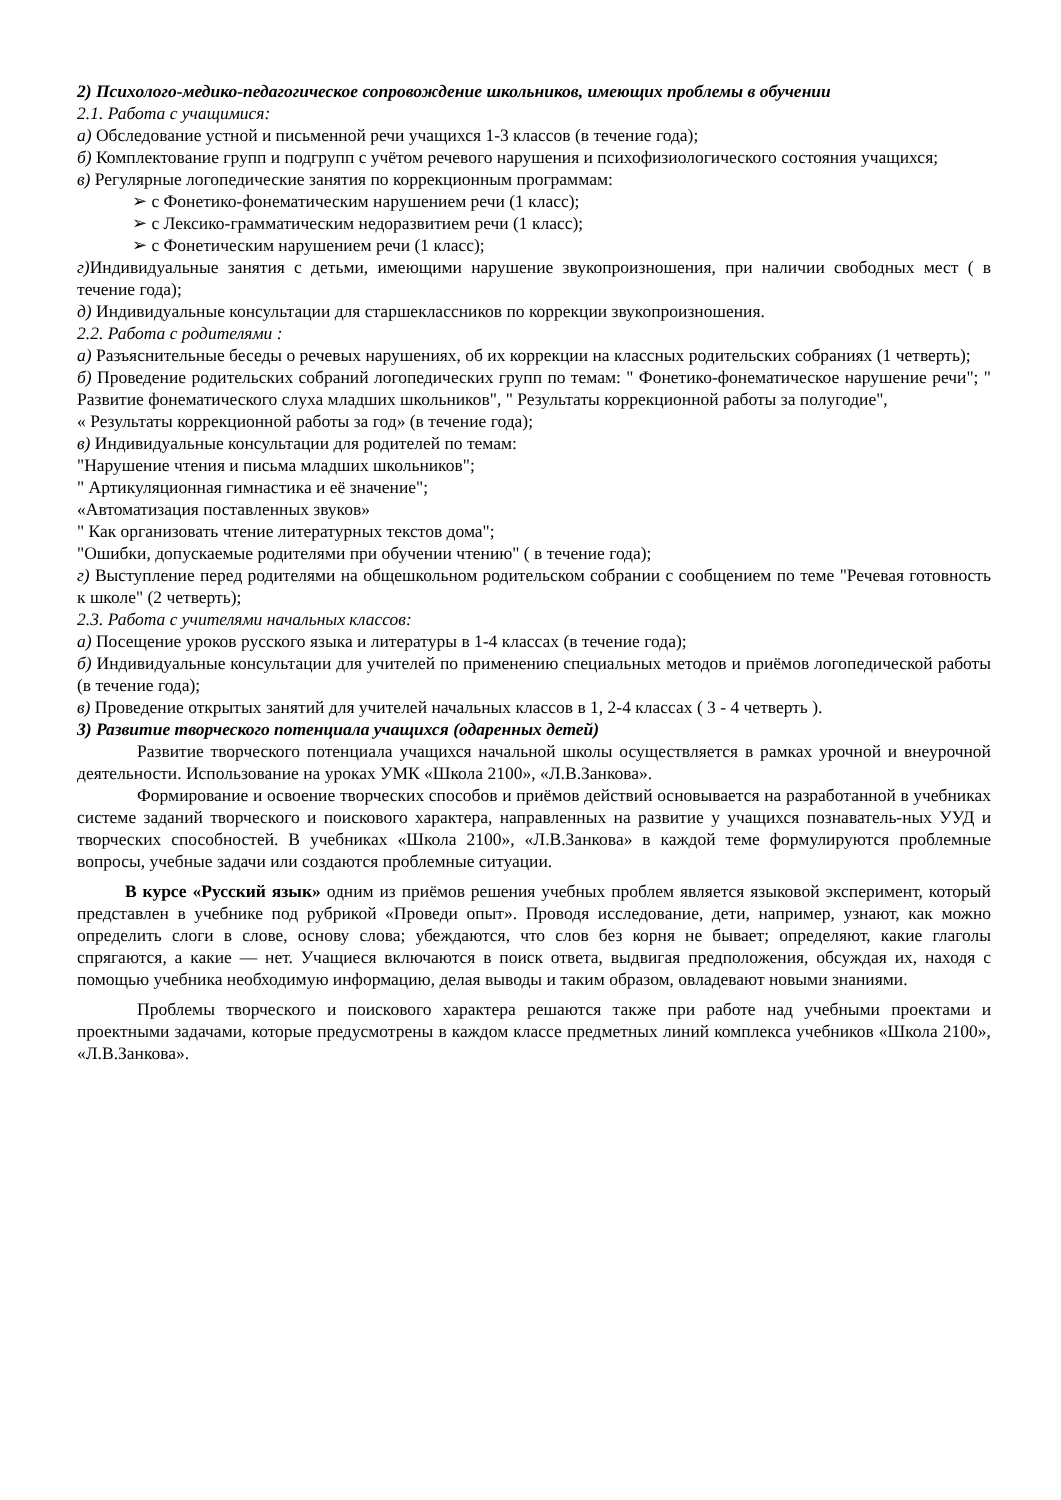2) Психолого-медико-педагогическое сопровождение школьников, имеющих проблемы в обучении
2.1. Работа с учащимися:
а) Обследование устной и письменной речи учащихся 1-3 классов (в течение года);
б) Комплектование групп и подгрупп с учётом речевого нарушения и психофизиологического состояния учащихся;
в) Регулярные логопедические занятия по коррекционным программам:
➢ с Фонетико-фонематическим нарушением речи (1 класс);
➢ с Лексико-грамматическим недоразвитием речи (1 класс);
➢ с Фонетическим нарушением речи (1 класс);
г) Индивидуальные занятия с детьми, имеющими нарушение звукопроизношения, при наличии свободных мест ( в течение года);
д) Индивидуальные консультации для старшеклассников по коррекции звукопроизношения.
2.2. Работа с родителями :
а) Разъяснительные беседы о речевых нарушениях, об их коррекции на классных родительских собраниях (1 четверть);
б) Проведение родительских собраний логопедических групп по темам: " Фонетико-фонематическое нарушение речи"; " Развитие фонематического слуха младших школьников", " Результаты коррекционной работы за полугодие",
« Результаты коррекционной работы за год» (в течение года);
в) Индивидуальные консультации для родителей по темам:
"Нарушение чтения и письма младших школьников";
" Артикуляционная гимнастика и её значение";
«Автоматизация поставленных звуков»
" Как организовать чтение литературных текстов дома";
"Ошибки, допускаемые родителями при обучении чтению" ( в течение года);
г) Выступление перед родителями на общешкольном родительском собрании с сообщением по теме "Речевая готовность к школе" (2 четверть);
2.3. Работа с учителями начальных классов:
а) Посещение уроков русского языка и литературы в 1-4 классах (в течение года);
б) Индивидуальные консультации для учителей по применению специальных методов и приёмов логопедической работы (в течение года);
в) Проведение открытых занятий для учителей начальных классов в 1, 2-4 классах ( 3 - 4 четверть ).
3) Развитие творческого потенциала учащихся (одаренных детей)
Развитие творческого потенциала учащихся начальной школы осуществляется в рамках урочной и внеурочной деятельности. Использование на уроках УМК «Школа 2100», «Л.В.Занкова».
Формирование и освоение творческих способов и приёмов действий основывается на разработанной в учебниках системе заданий творческого и поискового характера, направленных на развитие у учащихся познаватель-ных УУД и творческих способностей. В учебниках «Школа 2100», «Л.В.Занкова» в каждой теме формулируются проблемные вопросы, учебные задачи или создаются проблемные ситуации.
В курсе «Русский язык» одним из приёмов решения учебных проблем является языковой эксперимент, который представлен в учебнике под рубрикой «Проведи опыт». Проводя исследование, дети, например, узнают, как можно определить слоги в слове, основу слова; убеждаются, что слов без корня не бывает; определяют, какие глаголы спрягаются, а какие — нет. Учащиеся включаются в поиск ответа, выдвигая предположения, обсуждая их, находя с помощью учебника необходимую информацию, делая выводы и таким образом, овладевают новыми знаниями.
Проблемы творческого и поискового характера решаются также при работе над учебными проектами и проектными задачами, которые предусмотрены в каждом классе предметных линий комплекса учебников «Школа 2100», «Л.В.Занкова».